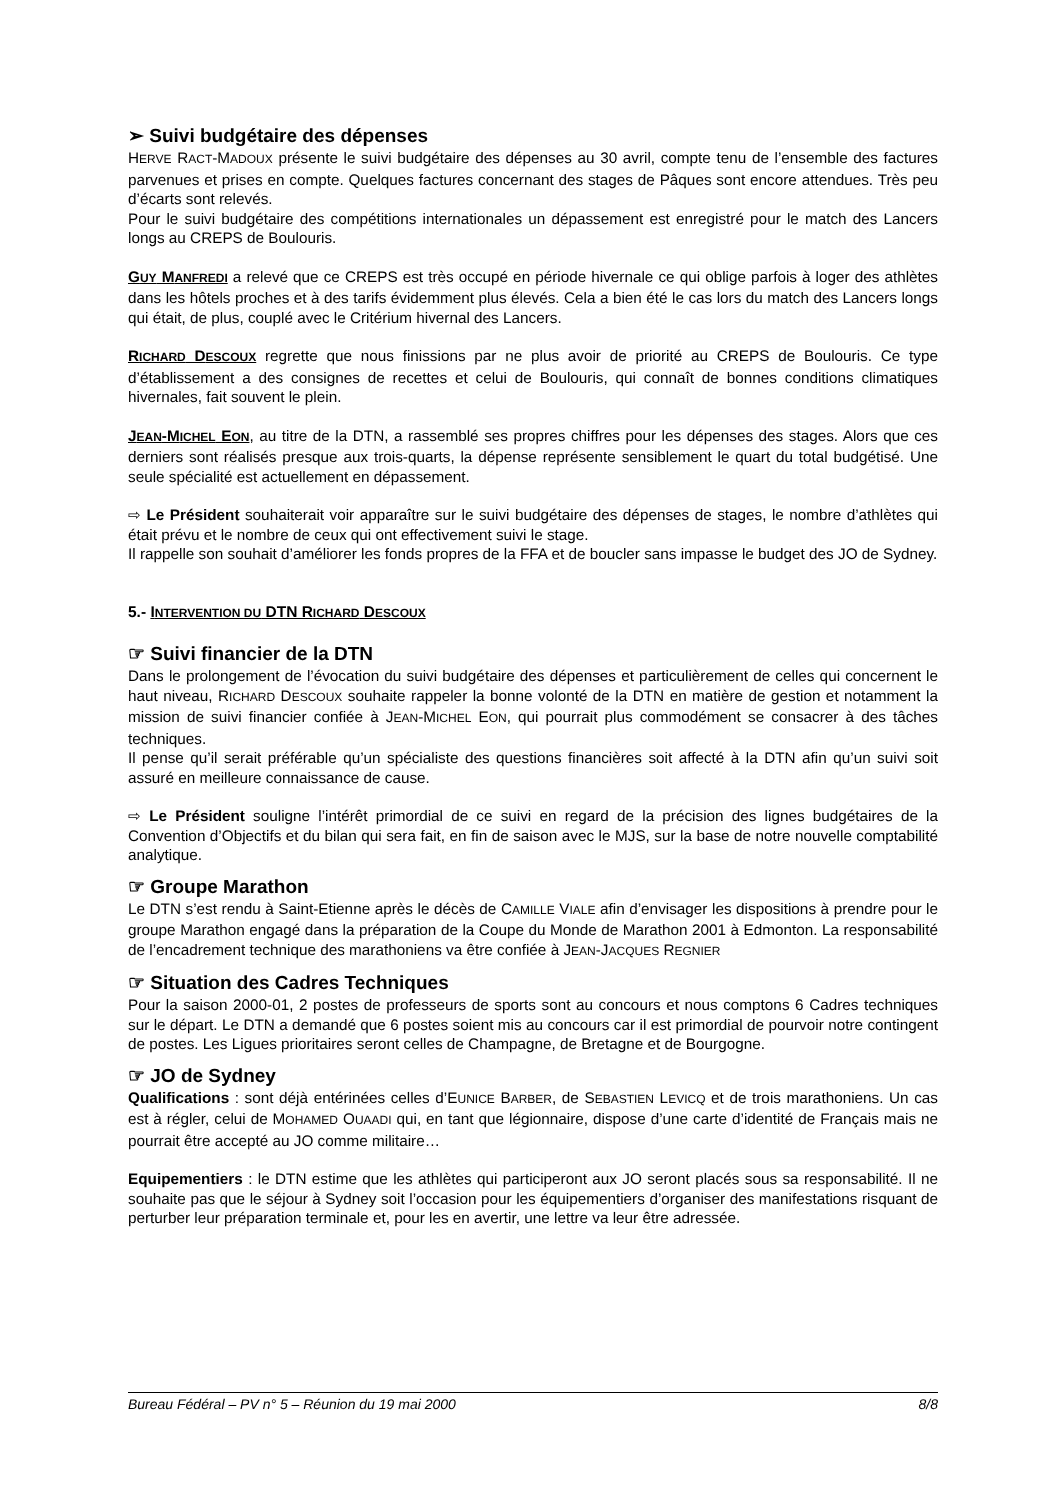➢ Suivi budgétaire des dépenses
HERVE RACT-MADOUX présente le suivi budgétaire des dépenses au 30 avril, compte tenu de l’ensemble des factures parvenues et prises en compte. Quelques factures concernant des stages de Pâques sont encore attendues. Très peu d’écarts sont relevés.
Pour le suivi budgétaire des compétitions internationales un dépassement est enregistré pour le match des Lancers longs au CREPS de Boulouris.
GUY MANFREDI a relevé que ce CREPS est très occupé en période hivernale ce qui oblige parfois à loger des athlètes dans les hôtels proches et à des tarifs évidemment plus élevés. Cela a bien été le cas lors du match des Lancers longs qui était, de plus, couplé avec le Critérium hivernal des Lancers.
RICHARD DESCOUX regrette que nous finissions par ne plus avoir de priorité au CREPS de Boulouris. Ce type d’établissement a des consignes de recettes et celui de Boulouris, qui connaît de bonnes conditions climatiques hivernales, fait souvent le plein.
JEAN-MICHEL EON, au titre de la DTN, a rassemblé ses propres chiffres pour les dépenses des stages. Alors que ces derniers sont réalisés presque aux trois-quarts, la dépense représente sensiblement le quart du total budgétisé. Une seule spécialité est actuellement en dépassement.
⇨ Le Président souhaiterait voir apparaître sur le suivi budgétaire des dépenses de stages, le nombre d’athlètes qui était prévu et le nombre de ceux qui ont effectivement suivi le stage.
Il rappelle son souhait d’améliorer les fonds propres de la FFA et de boucler sans impasse le budget des JO de Sydney.
5.- INTERVENTION DU DTN RICHARD DESCOUX
☞ Suivi financier de la DTN
Dans le prolongement de l’évocation du suivi budgétaire des dépenses et particulièrement de celles qui concernent le haut niveau, RICHARD DESCOUX souhaite rappeler la bonne volonté de la DTN en matière de gestion et notamment la mission de suivi financier confiée à JEAN-MICHEL EON, qui pourrait plus commodément se consacrer à des tâches techniques.
Il pense qu’il serait préférable qu’un spécialiste des questions financières soit affecté à la DTN afin qu’un suivi soit assuré en meilleure connaissance de cause.
⇨ Le Président souligne l’intérêt primordial de ce suivi en regard de la précision des lignes budgétaires de la Convention d’Objectifs et du bilan qui sera fait, en fin de saison avec le MJS, sur la base de notre nouvelle comptabilité analytique.
☞ Groupe Marathon
Le DTN s’est rendu à Saint-Etienne après le décès de CAMILLE VIALE afin d’envisager les dispositions à prendre pour le groupe Marathon engagé dans la préparation de la Coupe du Monde de Marathon 2001 à Edmonton. La responsabilité de l’encadrement technique des marathoniens va être confiée à JEAN-JACQUES REGNIER
☞ Situation des Cadres Techniques
Pour la saison 2000-01, 2 postes de professeurs de sports sont au concours et nous comptons 6 Cadres techniques sur le départ. Le DTN a demandé que 6 postes soient mis au concours car il est primordial de pourvoir notre contingent de postes. Les Ligues prioritaires seront celles de Champagne, de Bretagne et de Bourgogne.
☞ JO de Sydney
Qualifications : sont déjà entérinées celles d’EUNICE BARBER, de SEBASTIEN LEVICQ et de trois marathoniens. Un cas est à régler, celui de MOHAMED OUAADI qui, en tant que légionnaire, dispose d’une carte d’identité de Français mais ne pourrait être accepté au JO comme militaire…
Equipementiers : le DTN estime que les athlètes qui participeront aux JO seront placés sous sa responsabilité. Il ne souhaite pas que le séjour à Sydney soit l’occasion pour les équipementiers d’organiser des manifestations risquant de perturber leur préparation terminale et, pour les en avertir, une lettre va leur être adressée.
Bureau Fédéral – PV n° 5 – Réunion du 19 mai 2000 8/8